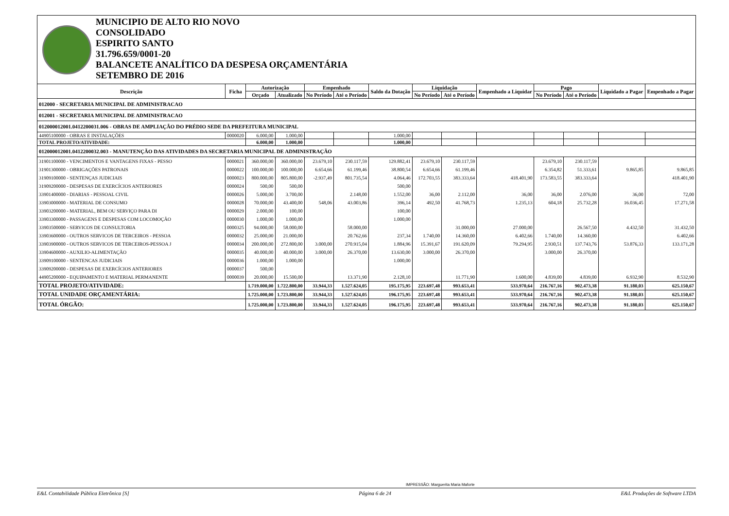MUNICIPIO DE ALTO RIO NOVO
CONSOLIDADO
ESPIRITO SANTO
31.796.659/0001-20
BALANCETE ANALÍTICO DA DESPESA ORÇAMENTÁRIA
SETEMBRO DE 2016
| Descrição | Ficha | Autorização | | Empenhado | | Saldo da Dotação | Liquidação | | Empenhado a Liquidar | Pago | | Liquidado a Pagar | Empenhado a Pagar |
| --- | --- | --- | --- | --- | --- | --- | --- | --- | --- | --- | --- | --- | --- |
| | | Orçado | Atualizado | No Período | Até o Período | | No Período | Até o Período | | No Período | Até o Período | | |
| 012000 - SECRETARIA MUNICIPAL DE ADMINISTRACAO | | | | | | | | | | | | | |
| 012001 - SECRETARIA MUNICIPAL DE ADMINISTRACAO | | | | | | | | | | | | | |
| 012000012001.0412200031.006 - OBRAS DE AMPLIAÇÃO DO PRÉDIO SEDE DA PREFEITURA MUNICIPAL | | | | | | | | | | | | | |
| 44905100000 - OBRAS E INSTALAÇÕES | 0000020 | 6.000,00 | 1.000,00 | | | 1.000,00 | | | | | | | |
| TOTAL PROJETO/ATIVIDADE: | | 6.000,00 | 1.000,00 | | | 1.000,00 | | | | | | | |
| 012000012001.0412200032.003 - MANUTENÇÃO DAS ATIVIDADES DA SECRETARIA MUNICIPAL DE ADMINISTRAÇÃO | | | | | | | | | | | | | |
| 31901100000 - VENCIMENTOS E VANTAGENS FIXAS - PESSO | 0000021 | 360.000,00 | 360.000,00 | 23.679,10 | 230.117,59 | 129.882,41 | 23.679,10 | 230.117,59 | | 23.679,10 | 230.117,59 | | |
| 31901300000 - OBRIGAÇÕES PATRONAIS | 0000022 | 100.000,00 | 100.000,00 | 6.654,66 | 61.199,46 | 38.800,54 | 6.654,66 | 61.199,46 | | 6.354,82 | 51.333,61 | 9.865,85 | 9.865,85 |
| 31909100000 - SENTENÇAS JUDICIAIS | 0000023 | 800.000,00 | 805.800,00 | -2.937,49 | 801.735,54 | 4.064,46 | 172.703,55 | 383.333,64 | 418.401,90 | 173.583,55 | 383.333,64 | | 418.401,90 |
| 31909200000 - DESPESAS DE EXERCÍCIOS ANTERIORES | 0000024 | 500,00 | 500,00 | | | 500,00 | | | | | | | |
| 33901400000 - DIARIAS - PESSOAL CIVIL | 0000026 | 5.000,00 | 3.700,00 | | 2.148,00 | 1.552,00 | 36,00 | 2.112,00 | 36,00 | 36,00 | 2.076,00 | 36,00 | 72,00 |
| 33903000000 - MATERIAL DE CONSUMO | 0000028 | 70.000,00 | 43.400,00 | 548,06 | 43.003,86 | 396,14 | 492,50 | 41.768,73 | 1.235,13 | 604,18 | 25.732,28 | 16.036,45 | 17.271,58 |
| 33903200000 - MATERIAL, BEM OU SERVIÇO PARA DI | 0000029 | 2.000,00 | 100,00 | | | 100,00 | | | | | | | |
| 33903300000 - PASSAGENS E DESPESAS COM LOCOMOÇÃO | 0000030 | 1.000,00 | 1.000,00 | | | 1.000,00 | | | | | | | |
| 33903500000 - SERVICOS DE CONSULTORIA | 0000325 | 94.000,00 | 58.000,00 | | 58.000,00 | | | 31.000,00 | 27.000,00 | | 26.567,50 | 4.432,50 | 31.432,50 |
| 33903600000 - OUTROS SERVICOS DE TERCEIROS - PESSOA | 0000032 | 25.000,00 | 21.000,00 | | 20.762,66 | 237,34 | 1.740,00 | 14.360,00 | 6.402,66 | 1.740,00 | 14.360,00 | | 6.402,66 |
| 33903900000 - OUTROS SERVICOS DE TERCEIROS-PESSOA J | 0000034 | 200.000,00 | 272.800,00 | 3.000,00 | 270.915,04 | 1.884,96 | 15.391,67 | 191.620,09 | 79.294,95 | 2.930,51 | 137.743,76 | 53.876,33 | 133.171,28 |
| 33904600000 - AUXILIO-ALIMENTAÇÃO | 0000035 | 40.000,00 | 40.000,00 | 3.000,00 | 26.370,00 | 13.630,00 | 3.000,00 | 26.370,00 | | 3.000,00 | 26.370,00 | | |
| 33909100000 - SENTENCAS JUDICIAIS | 0000036 | 1.000,00 | 1.000,00 | | | 1.000,00 | | | | | | | |
| 33909200000 - DESPESAS DE EXERCÍCIOS ANTERIORES | 0000037 | 500,00 | | | | | | | | | | | |
| 44905200000 - EQUIPAMENTO E MATERIAL PERMANENTE | 0000039 | 20.000,00 | 15.500,00 | | 13.371,90 | 2.128,10 | | 11.771,90 | 1.600,00 | 4.839,00 | 4.839,00 | 6.932,90 | 8.532,90 |
| TOTAL PROJETO/ATIVIDADE: | | 1.719.000,00 | 1.722.800,00 | 33.944,33 | 1.527.624,05 | 195.175,95 | 223.697,48 | 993.653,41 | 533.970,64 | 216.767,16 | 902.473,38 | 91.180,03 | 625.150,67 |
| TOTAL UNIDADE ORÇAMENTÁRIA: | | 1.725.000,00 | 1.723.800,00 | 33.944,33 | 1.527.624,05 | 196.175,95 | 223.697,48 | 993.653,41 | 533.970,64 | 216.767,16 | 902.473,38 | 91.180,03 | 625.150,67 |
| TOTAL ÓRGÃO: | | 1.725.000,00 | 1.723.800,00 | 33.944,33 | 1.527.624,05 | 196.175,95 | 223.697,48 | 993.653,41 | 533.970,64 | 216.767,16 | 902.473,38 | 91.180,03 | 625.150,67 |
IMPRESSÃO: Marguerita Maria Maforte
E&L Contabilidade Pública Eletrônica [S] Página 6 de 24 E&L Produções de Software LTDA